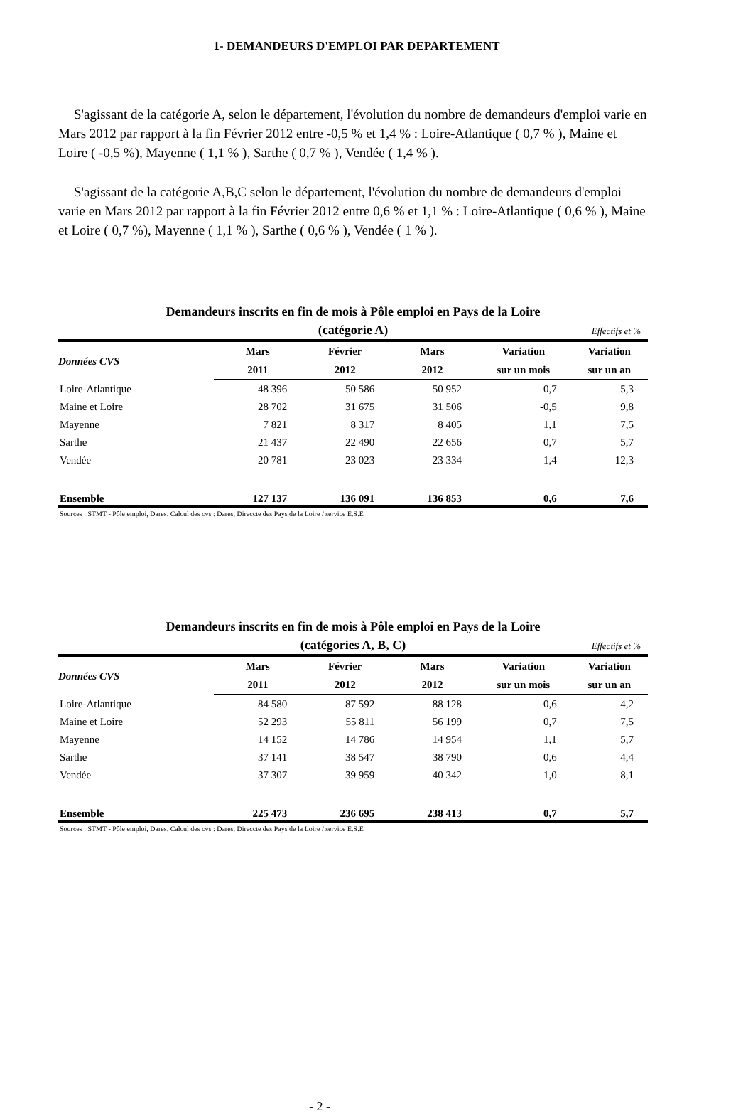1- DEMANDEURS D'EMPLOI PAR DEPARTEMENT
S'agissant de la catégorie A, selon le département, l'évolution du nombre de demandeurs d'emploi varie en Mars 2012 par rapport à la fin Février 2012 entre -0,5 % et 1,4 % : Loire-Atlantique ( 0,7 % ), Maine et Loire ( -0,5 %), Mayenne ( 1,1 % ), Sarthe ( 0,7 % ), Vendée ( 1,4 % ).
S'agissant de la catégorie A,B,C selon le département, l'évolution du nombre de demandeurs d'emploi varie en Mars 2012 par rapport à la fin Février 2012 entre 0,6 % et 1,1 % : Loire-Atlantique ( 0,6 % ), Maine et Loire ( 0,7 %), Mayenne ( 1,1 % ), Sarthe ( 0,6 % ), Vendée ( 1 % ).
Demandeurs inscrits en fin de mois à Pôle emploi en Pays de la Loire
(catégorie A) Effectifs et %
| Données CVS | Mars | Février | Mars | Variation | Variation |
| --- | --- | --- | --- | --- | --- |
| | 2011 | 2012 | 2012 | sur un mois | sur un an |
| Loire-Atlantique | 48 396 | 50 586 | 50 952 | 0,7 | 5,3 |
| Maine et Loire | 28 702 | 31 675 | 31 506 | -0,5 | 9,8 |
| Mayenne | 7 821 | 8 317 | 8 405 | 1,1 | 7,5 |
| Sarthe | 21 437 | 22 490 | 22 656 | 0,7 | 5,7 |
| Vendée | 20 781 | 23 023 | 23 334 | 1,4 | 12,3 |
| Ensemble | 127 137 | 136 091 | 136 853 | 0,6 | 7,6 |
Sources : STMT - Pôle emploi, Dares. Calcul des cvs : Dares, Direccte des Pays de la Loire / service E.S.E
Demandeurs inscrits en fin de mois à Pôle emploi en Pays de la Loire
(catégories A, B, C) Effectifs et %
| Données CVS | Mars | Février | Mars | Variation | Variation |
| --- | --- | --- | --- | --- | --- |
| | 2011 | 2012 | 2012 | sur un mois | sur un an |
| Loire-Atlantique | 84 580 | 87 592 | 88 128 | 0,6 | 4,2 |
| Maine et Loire | 52 293 | 55 811 | 56 199 | 0,7 | 7,5 |
| Mayenne | 14 152 | 14 786 | 14 954 | 1,1 | 5,7 |
| Sarthe | 37 141 | 38 547 | 38 790 | 0,6 | 4,4 |
| Vendée | 37 307 | 39 959 | 40 342 | 1,0 | 8,1 |
| Ensemble | 225 473 | 236 695 | 238 413 | 0,7 | 5,7 |
Sources : STMT - Pôle emploi, Dares. Calcul des cvs : Dares, Direccte des Pays de la Loire / service E.S.E
- 2 -